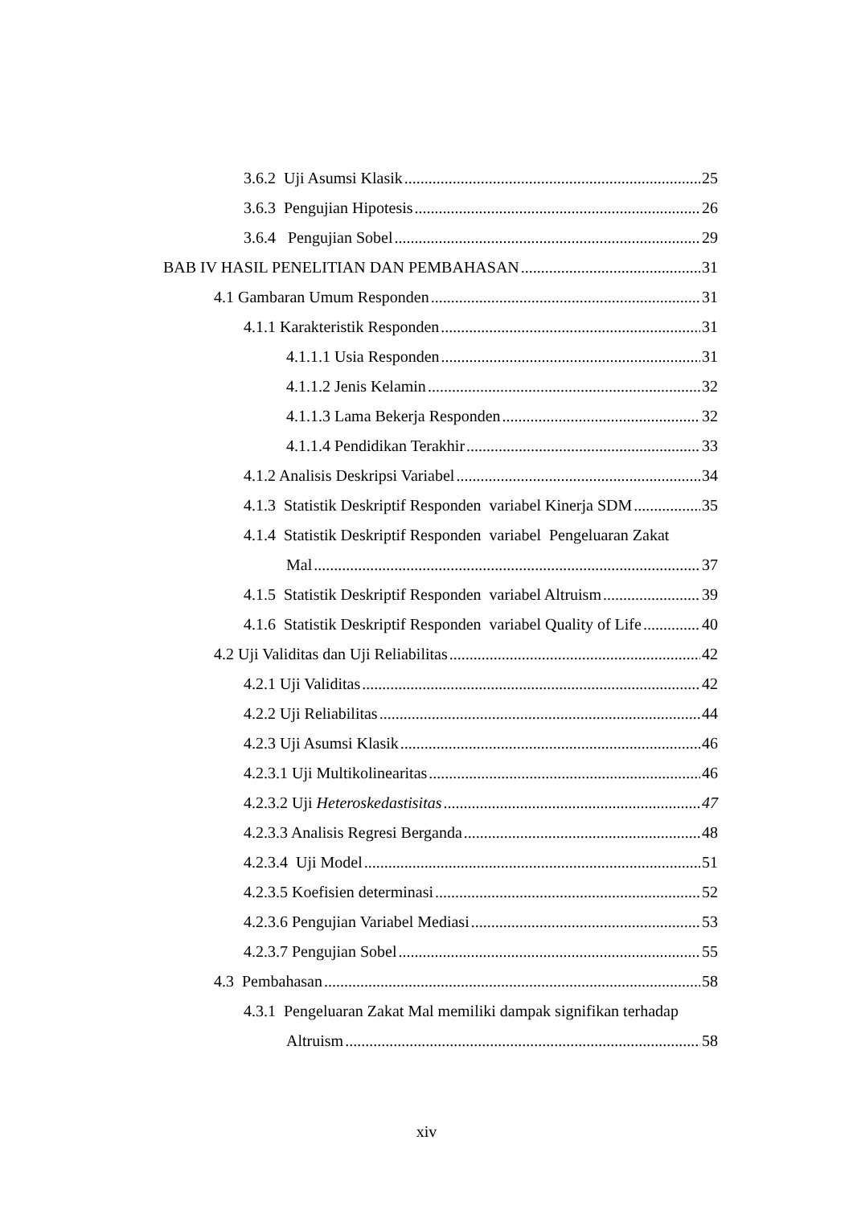3.6.2 Uji Asumsi Klasik 25
3.6.3 Pengujian Hipotesis 26
3.6.4 Pengujian Sobel 29
BAB IV HASIL PENELITIAN DAN PEMBAHASAN 31
4.1 Gambaran Umum Responden 31
4.1.1 Karakteristik Responden 31
4.1.1.1 Usia Responden 31
4.1.1.2 Jenis Kelamin 32
4.1.1.3 Lama Bekerja Responden 32
4.1.1.4 Pendidikan Terakhir 33
4.1.2 Analisis Deskripsi Variabel 34
4.1.3 Statistik Deskriptif Responden variabel Kinerja SDM 35
4.1.4 Statistik Deskriptif Responden variabel Pengeluaran Zakat
Mal 37
4.1.5 Statistik Deskriptif Responden variabel Altruism 39
4.1.6 Statistik Deskriptif Responden variabel Quality of Life 40
4.2 Uji Validitas dan Uji Reliabilitas 42
4.2.1 Uji Validitas 42
4.2.2 Uji Reliabilitas 44
4.2.3 Uji Asumsi Klasik 46
4.2.3.1 Uji Multikolinearitas 46
4.2.3.2 Uji Heteroskedastisitas 47
4.2.3.3 Analisis Regresi Berganda 48
4.2.3.4 Uji Model 51
4.2.3.5 Koefisien determinasi 52
4.2.3.6 Pengujian Variabel Mediasi 53
4.2.3.7 Pengujian Sobel 55
4.3 Pembahasan 58
4.3.1 Pengeluaran Zakat Mal memiliki dampak signifikan terhadap
Altruism 58
xiv